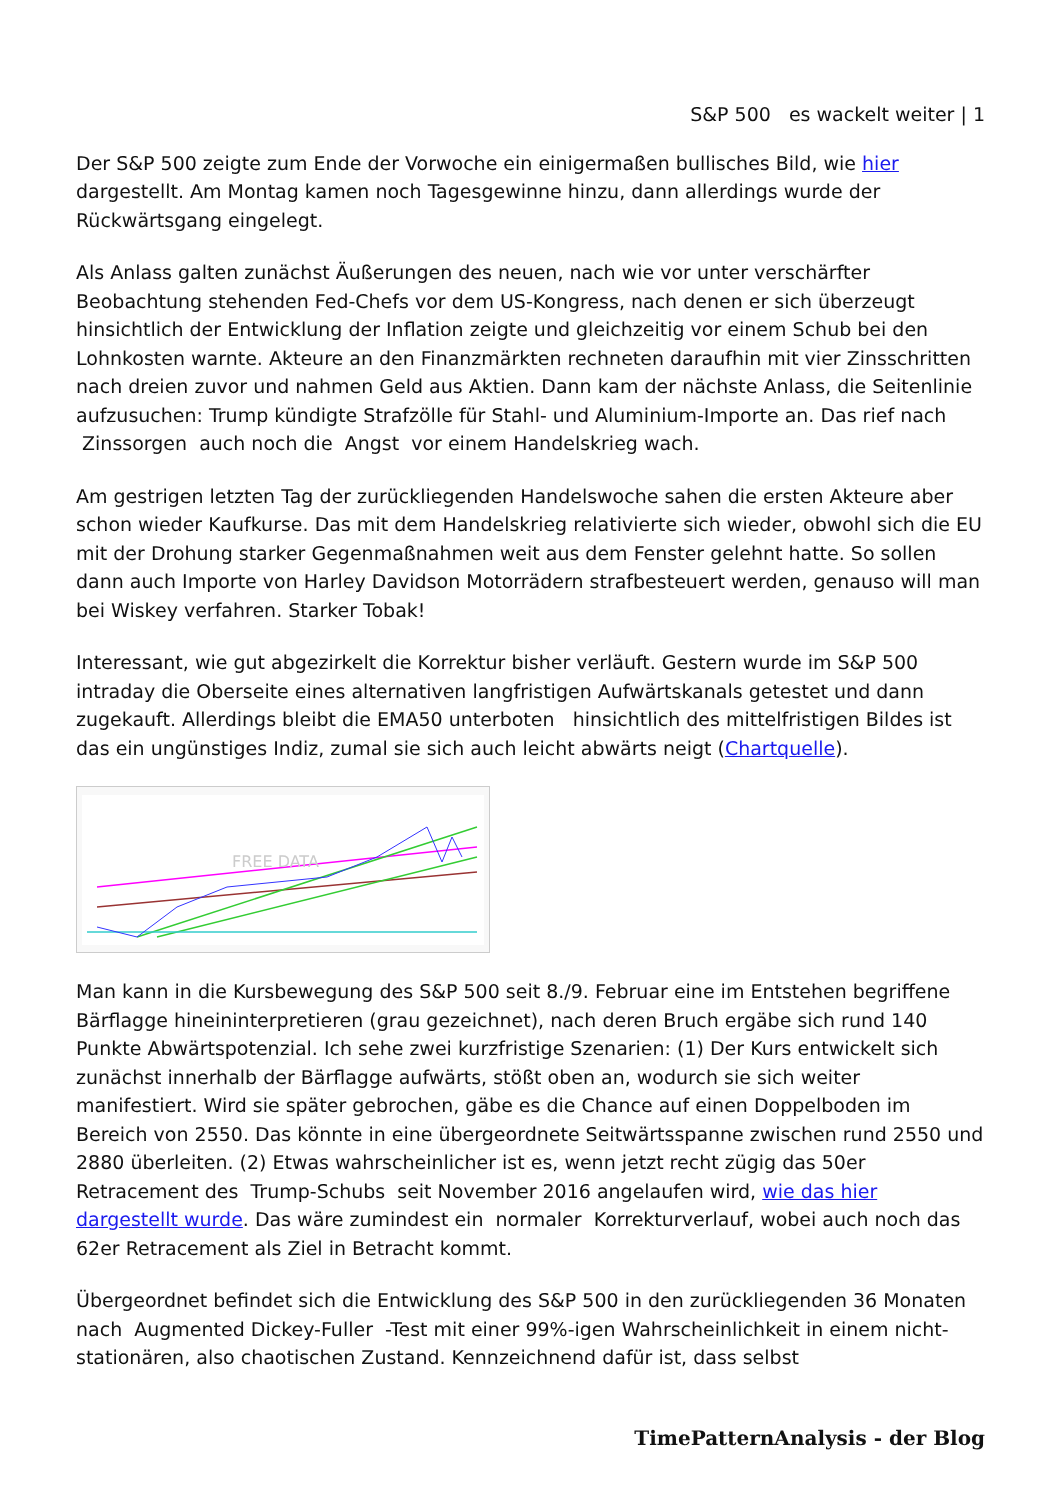S&P 500 es wackelt weiter | 1
Der S&P 500 zeigte zum Ende der Vorwoche ein einigermaßen bullisches Bild, wie hier dargestellt. Am Montag kamen noch Tagesgewinne hinzu, dann allerdings wurde der Rückwärtsgang eingelegt.
Als Anlass galten zunächst Äußerungen des neuen, nach wie vor unter verschärfter Beobachtung stehenden Fed-Chefs vor dem US-Kongress, nach denen er sich überzeugt hinsichtlich der Entwicklung der Inflation zeigte und gleichzeitig vor einem Schub bei den Lohnkosten warnte. Akteure an den Finanzmärkten rechneten daraufhin mit vier Zinsschritten nach dreien zuvor und nahmen Geld aus Aktien. Dann kam der nächste Anlass, die Seitenlinie aufzusuchen: Trump kündigte Strafzölle für Stahl- und Aluminium-Importe an. Das rief nach Zinssorgen auch noch die Angst vor einem Handelskrieg wach.
Am gestrigen letzten Tag der zurückliegenden Handelswoche sahen die ersten Akteure aber schon wieder Kaufkurse. Das mit dem Handelskrieg relativierte sich wieder, obwohl sich die EU mit der Drohung starker Gegenmaßnahmen weit aus dem Fenster gelehnt hatte. So sollen dann auch Importe von Harley Davidson Motorrädern strafbesteuert werden, genauso will man bei Wiskey verfahren. Starker Tobak!
Interessant, wie gut abgezirkelt die Korrektur bisher verläuft. Gestern wurde im S&P 500 intraday die Oberseite eines alternativen langfristigen Aufwärtskanals getestet und dann zugekauft. Allerdings bleibt die EMA50 unterboten hinsichtlich des mittelfristigen Bildes ist das ein ungünstiges Indiz, zumal sie sich auch leicht abwärts neigt (Chartquelle).
FREE DATA
Man kann in die Kursbewegung des S&P 500 seit 8./9. Februar eine im Entstehen begriffene Bärflagge hineininterpretieren (grau gezeichnet), nach deren Bruch ergäbe sich rund 140 Punkte Abwärtspotenzial. Ich sehe zwei kurzfristige Szenarien: (1) Der Kurs entwickelt sich zunächst innerhalb der Bärflagge aufwärts, stößt oben an, wodurch sie sich weiter manifestiert. Wird sie später gebrochen, gäbe es die Chance auf einen Doppelboden im Bereich von 2550. Das könnte in eine übergeordnete Seitwärtsspanne zwischen rund 2550 und 2880 überleiten. (2) Etwas wahrscheinlicher ist es, wenn jetzt recht zügig das 50er Retracement des Trump-Schubs seit November 2016 angelaufen wird, wie das hier dargestellt wurde. Das wäre zumindest ein normaler Korrekturverlauf, wobei auch noch das 62er Retracement als Ziel in Betracht kommt.
Übergeordnet befindet sich die Entwicklung des S&P 500 in den zurückliegenden 36 Monaten nach Augmented Dickey-Fuller -Test mit einer 99%-igen Wahrscheinlichkeit in einem nicht-stationären, also chaotischen Zustand. Kennzeichnend dafür ist, dass selbst
TimePatternAnalysis - der Blog